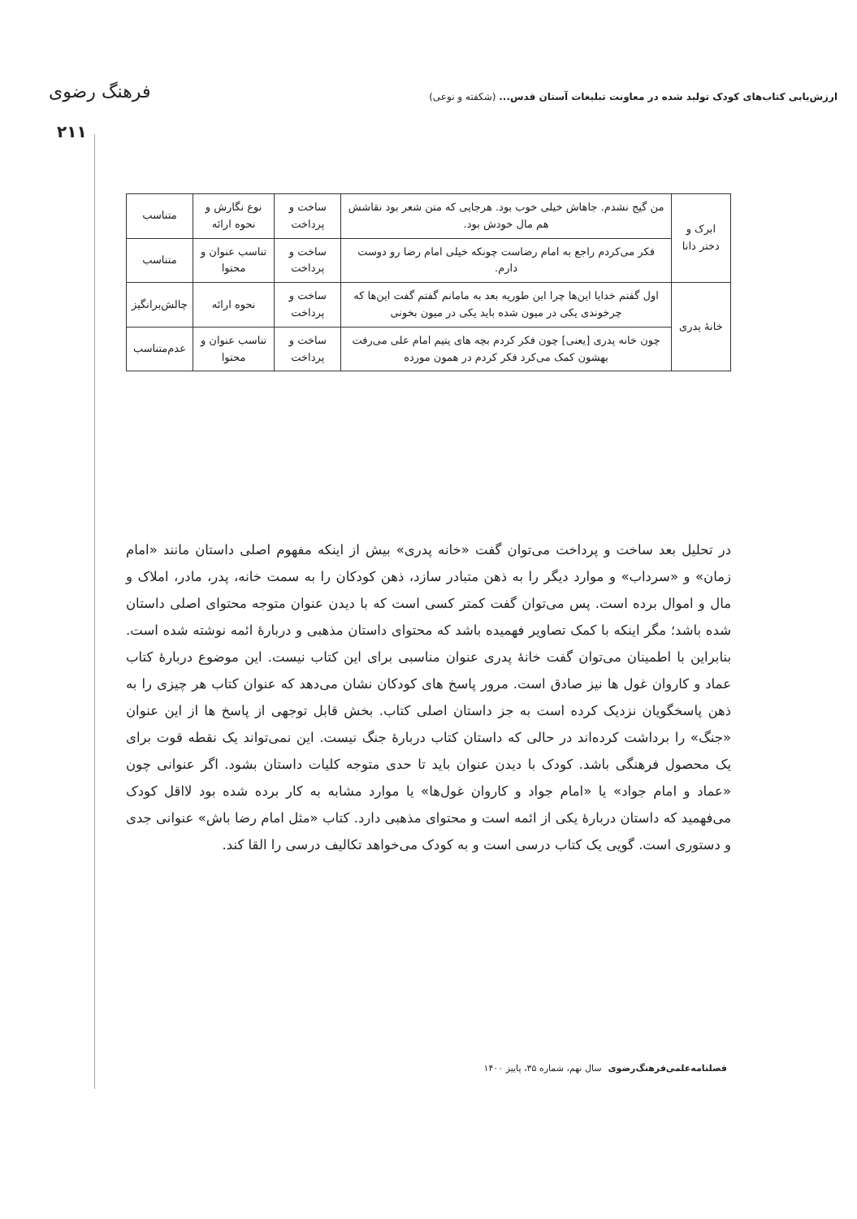ارزش‌یابی کتاب‌های کودک تولید شده در معاونت تبلیغات آستان قدس... (شکفته و نوعی) فرهنگ رضوی
۲۱۱
| ابرک و دختر دانا | من گیج نشدم. جاهاش خیلی خوب بود. هرجایی که متن شعر بود نقاشش هم مال خودش بود. | ساخت و پرداخت | نوع نگارش و نحوه ارائه | متناسب |
| | فکر می‌کردم راجع به امام رضاست چونکه خیلی امام رضا رو دوست دارم. | ساخت و پرداخت | تناسب عنوان و محتوا | متناسب |
| خانهٔ پدری | اول گفتم خدایا این‌ها چرا این طوریه بعد به مامانم گفتم گفت این‌ها که چرخوندی یکی در میون شده باید یکی در میون بخونی | ساخت و پرداخت | نحوه ارائه | چالش‌برانگیز |
| | چون خانه پدری [یعنی] چون فکر کردم بچه های یتیم امام علی می‌رفت بهشون کمک می‌کرد فکر کردم در همون مورده | ساخت و پرداخت | تناسب عنوان و محتوا | عدم‌متناسب |
در تحلیل بعد ساخت و پرداخت می‌توان گفت «خانه پدری» بیش از اینکه مفهوم اصلی داستان مانند «امام زمان» و «سرداب» و موارد دیگر را به ذهن متبادر سازد، ذهن کودکان را به سمت خانه، پدر، مادر، املاک و مال و اموال برده است. پس می‌توان گفت کمتر کسی است که با دیدن عنوان متوجه محتوای اصلی داستان شده باشد؛ مگر اینکه با کمک تصاویر فهمیده باشد که محتوای داستان مذهبی و دربارهٔ ائمه نوشته شده است. بنابراین با اطمینان می‌توان گفت خانهٔ پدری عنوان مناسبی برای این کتاب نیست. این موضوع دربارهٔ کتاب عماد و کاروان غول ها نیز صادق است. مرور پاسخ های کودکان نشان می‌دهد که عنوان کتاب هر چیزی را به ذهن پاسخگویان نزدیک کرده است به جز داستان اصلی کتاب. بخش قابل توجهی از پاسخ ها از این عنوان «جنگ» را برداشت کرده‌اند در حالی که داستان کتاب دربارهٔ جنگ نیست. این نمی‌تواند یک نقطه قوت برای یک محصول فرهنگی باشد. کودک با دیدن عنوان باید تا حدی متوجه کلیات داستان بشود. اگر عنوانی چون «عماد و امام جواد» یا «امام جواد و کاروان غول‌ها» یا موارد مشابه به کار برده شده بود لااقل کودک می‌فهمید که داستان دربارهٔ یکی از ائمه است و محتوای مذهبی دارد. کتاب «مثل امام رضا باش» عنوانی جدی و دستوری است. گویی یک کتاب درسی است و به کودک می‌خواهد تکالیف درسی را القا کند.
فصلنامه‌علمی‌فرهنگ‌رضوی سال نهم، شماره ۳۵، پاییز ۱۴۰۰